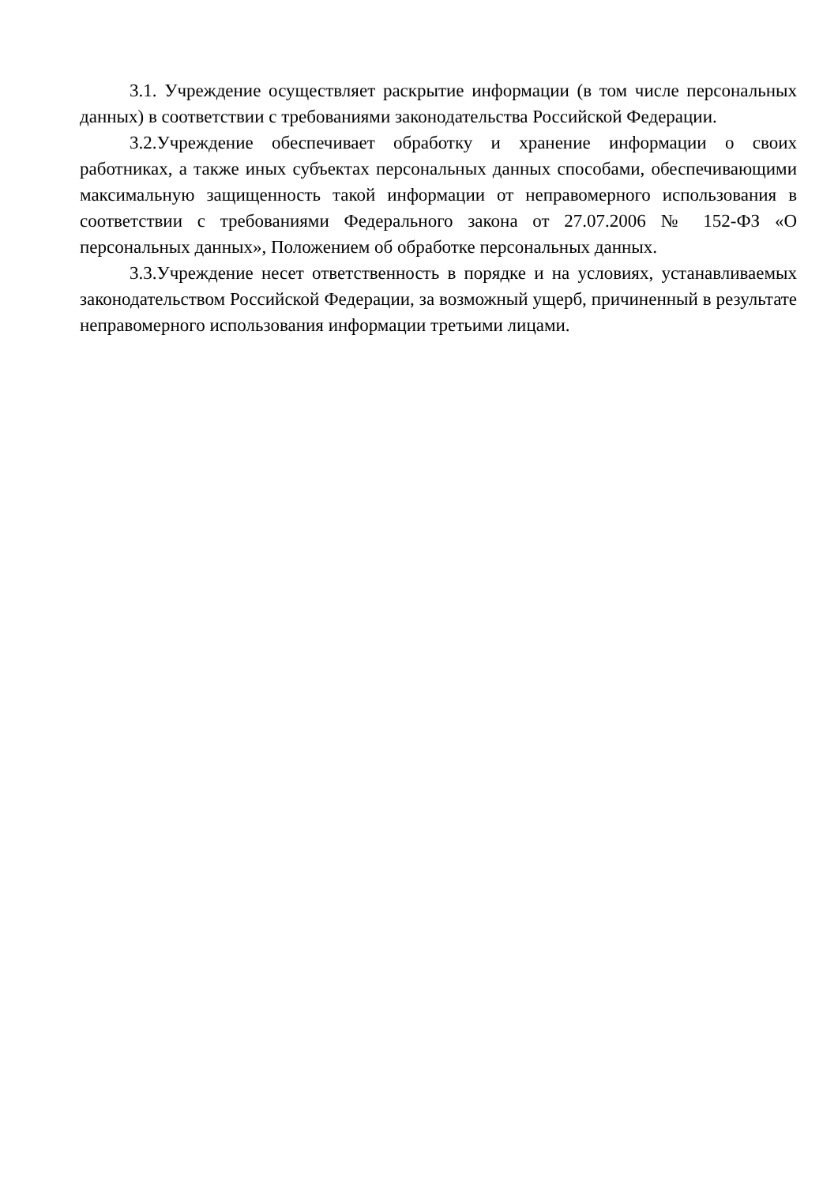3.1. Учреждение осуществляет раскрытие информации (в том числе персональных данных) в соответствии с требованиями законодательства Российской Федерации.
3.2.Учреждение обеспечивает обработку и хранение информации о своих работниках, а также иных субъектах персональных данных способами, обеспечивающими максимальную защищенность такой информации от неправомерного использования в соответствии с требованиями Федерального закона от 27.07.2006 № 152-ФЗ «О персональных данных», Положением об обработке персональных данных.
3.3.Учреждение несет ответственность в порядке и на условиях, устанавливаемых законодательством Российской Федерации, за возможный ущерб, причиненный в результате неправомерного использования информации третьими лицами.